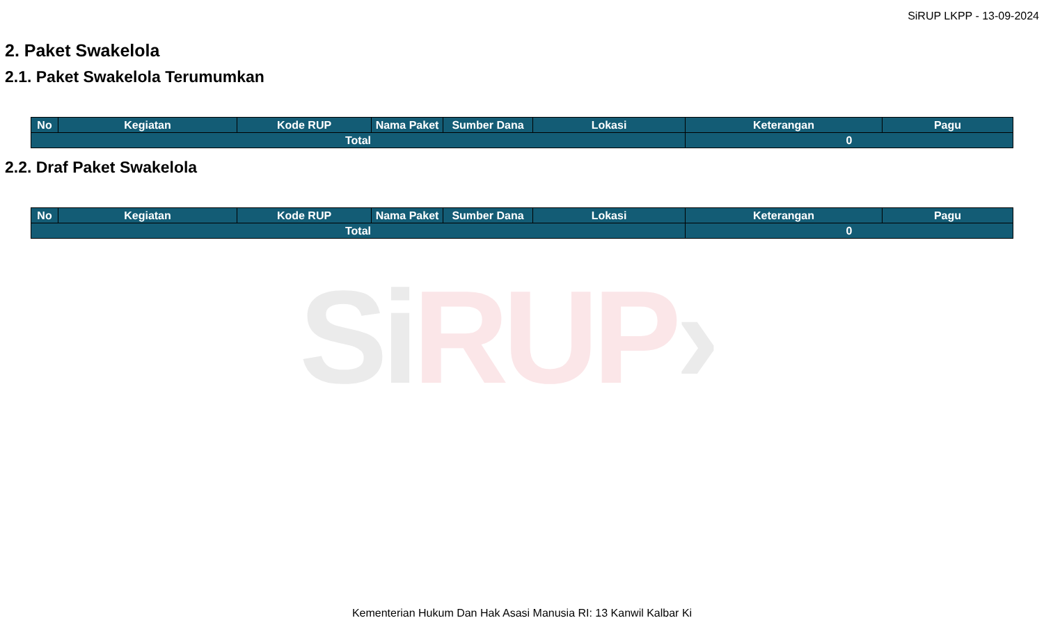SiRUP LKPP - 13-09-2024
2. Paket Swakelola
2.1. Paket Swakelola Terumumkan
| No | Kegiatan | Kode RUP | Nama Paket | Sumber Dana | Lokasi | Keterangan | Pagu |
| --- | --- | --- | --- | --- | --- | --- | --- |
| Total | | | | | | 0 | |
2.2. Draf Paket Swakelola
| No | Kegiatan | Kode RUP | Nama Paket | Sumber Dana | Lokasi | Keterangan | Pagu |
| --- | --- | --- | --- | --- | --- | --- | --- |
| Total | | | | | | 0 | |
Si RUP›
Kementerian Hukum Dan Hak Asasi Manusia RI: 13 Kanwil Kalbar Ki